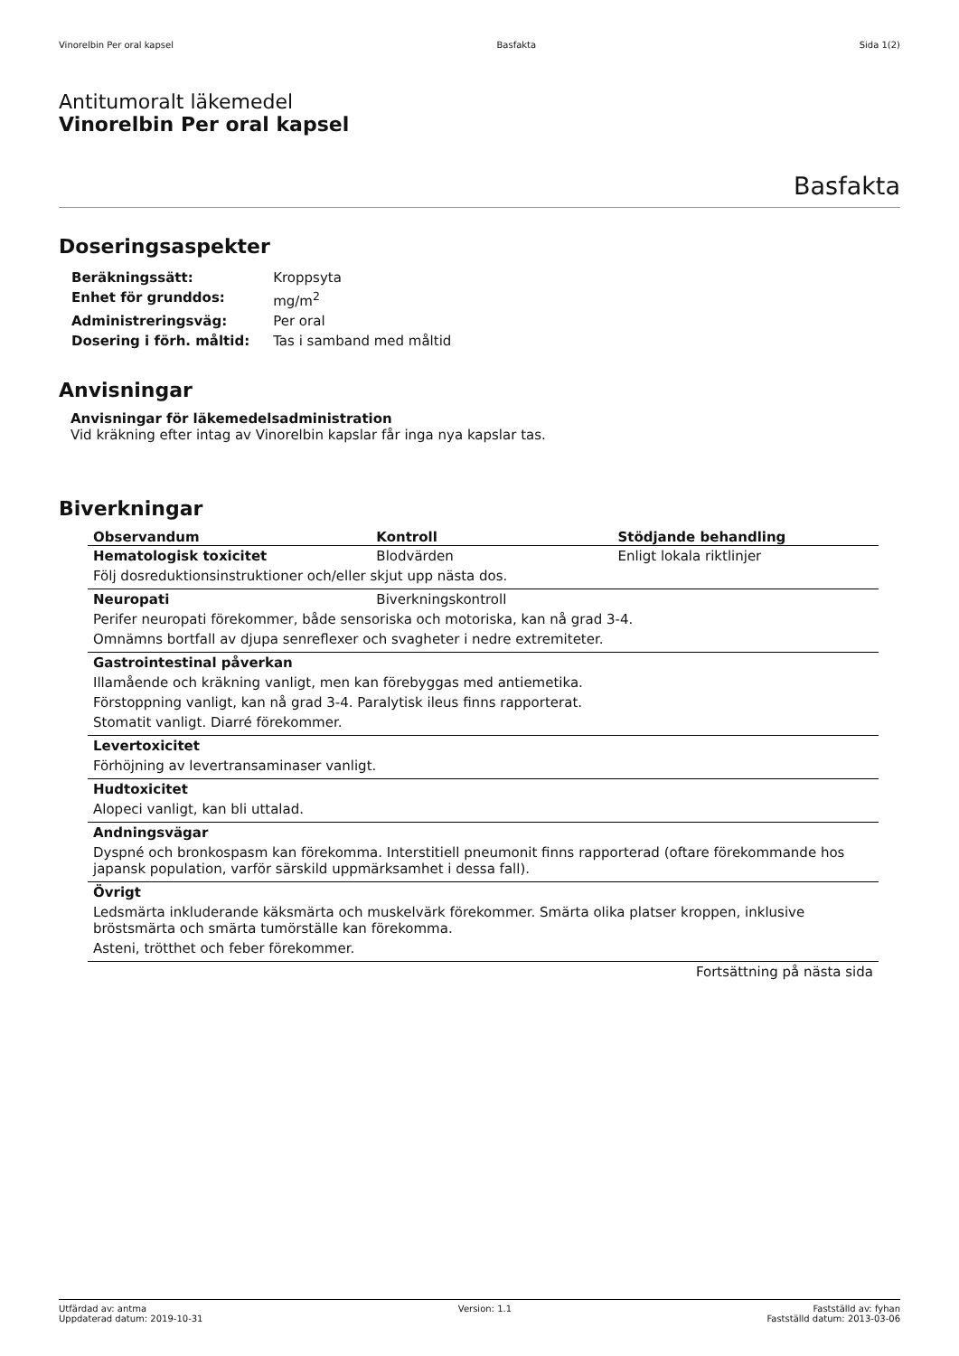Vinorelbin Per oral kapsel Basfakta Sida 1(2)
Antitumoralt läkemedel
Vinorelbin Per oral kapsel
Basfakta
Doseringsaspekter
| Beräkningssätt: | Kroppsyta |
| Enhet för grunddos: | mg/m<sup>2</sup> |
| Administreringsväg: | Per oral |
| Dosering i förh. måltid: | Tas i samband med måltid |
Anvisningar
Anvisningar för läkemedelsadministration
Vid kräkning efter intag av Vinorelbin kapslar får inga nya kapslar tas.
Biverkningar
| Observandum | Kontroll | Stödjande behandling |
| --- | --- | --- |
| Hematologisk toxicitet | Blodvärden | Enligt lokala riktlinjer |
| Följ dosreduktionsinstruktioner och/eller skjut upp nästa dos. | | |
| Neuropati | Biverkningskontroll | |
| Perifer neuropati förekommer, både sensoriska och motoriska, kan nå grad 3-4. | | |
| Omnämns bortfall av djupa senreflexer och svagheter i nedre extremiteter. | | |
| Gastrointestinal påverkan | | |
| Illamående och kräkning vanligt, men kan förebyggas med antiemetika. | | |
| Förstoppning vanligt, kan nå grad 3-4. Paralytisk ileus finns rapporterat. | | |
| Stomatit vanligt. Diarré förekommer. | | |
| Levertoxicitet | | |
| Förhöjning av levertransaminaser vanligt. | | |
| Hudtoxicitet | | |
| Alopeci vanligt, kan bli uttalad. | | |
| Andningsvägar | | |
| Dyspné och bronkospasm kan förekomma. Interstitiell pneumonit finns rapporterad (oftare förekommande hos japansk population, varför särskild uppmärksamhet i dessa fall). | | |
| Övrigt | | |
| Ledsmärta inkluderande käksmärta och muskelvärk förekommer. Smärta olika platser kroppen, inklusive bröstsmärta och smärta tumörställe kan förekomma. | | |
| Asteni, trötthet och feber förekommer. | | |
| Fortsättning på nästa sida | | |
Utfärdad av: antma
Uppdaterad datum: 2019-10-31 Version: 1.1 Fastställd av: fyhan
Fastställd datum: 2013-03-06